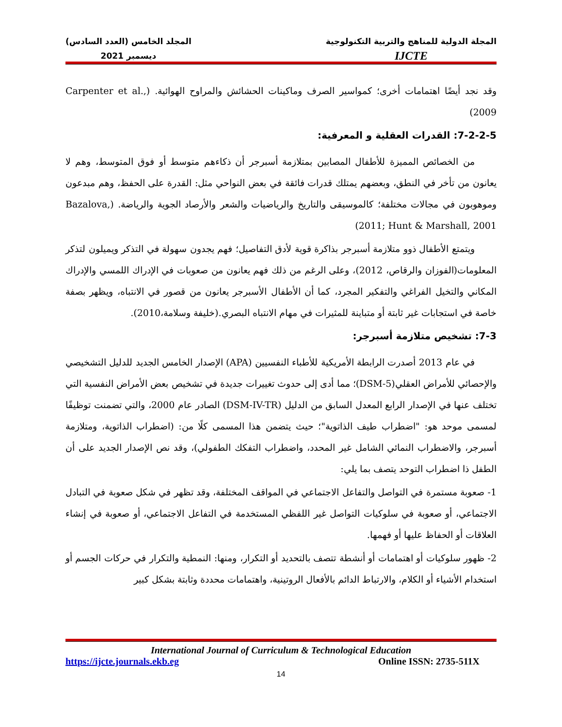المجلة الدولية للمناهج والتربية التكنولوجية
IJCTE
المجلد الخامس (العدد السادس)
ديسمبر 2021
وقد نجد أيضًا اهتمامات أخرى؛ كمواسير الصرف وماكينات الحشائش والمراوح الهوائية. (Carpenter et al., 2009)
7-2-2-5: القدرات العقلية و المعرفية:
من الخصائص المميزة للأطفال المصابين بمتلازمة أسبرجر أن ذكاءهم متوسط أو فوق المتوسط، وهم لا يعانون من تأخر في النطق، وبعضهم يمتلك قدرات فائقة في بعض النواحي مثل: القدرة على الحفظ، وهم مبدعون وموهوبون في مجالات مختلفة؛ كالموسيقى والتاريخ والرياضيات والشعر والأرصاد الجوية والرياضة. (Bazalova, 2011; Hunt & Marshall, 2001)
ويتمتع الأطفال ذوو متلازمة أسبرجر بذاكرة قوية لأدق التفاصيل؛ فهم يجدون سهولة في التذكر ويميلون لتذكر المعلومات(الفوزان والرقاص، 2012)، وعلى الرغم من ذلك فهم يعانون من صعوبات في الإدراك اللمسي والإدراك المكاني والتخيل الفراغي والتفكير المجرد، كما أن الأطفال الأسبرجر يعانون من قصور في الانتباه، ويظهر بصفة خاصة في استجابات غير ثابتة أو متباينة للمثيرات في مهام الانتباه البصري.(خليفة وسلامة،2010).
7-3: تشخيص متلازمة أسبرجر:
في عام 2013 أصدرت الرابطة الأمريكية للأطباء النفسيين (APA) الإصدار الخامس الجديد للدليل التشخيصي والإحصائي للأمراض العقلي(DSM-5)؛ مما أدى إلى حدوث تغييرات جديدة في تشخيص بعض الأمراض النفسية التي تختلف عنها في الإصدار الرابع المعدل السابق من الدليل (DSM-IV-TR) الصادر عام 2000، والتي تضمنت توظيفًا لمسمى موحد هو: "اضطراب طيف الذاتوية"؛ حيث يتضمن هذا المسمى كلًا من: (اضطراب الذاتوية، ومتلازمة أسبرجر، والاضطراب النمائي الشامل غير المحدد، واضطراب التفكك الطفولي)، وقد نص الإصدار الجديد على أن الطفل ذا اضطراب التوحد يتصف بما يلي:
1- صعوبة مستمرة في التواصل والتفاعل الاجتماعي في المواقف المختلفة، وقد تظهر في شكل صعوبة في التبادل الاجتماعي، أو صعوبة في سلوكيات التواصل غير اللفظي المستخدمة في التفاعل الاجتماعي، أو صعوبة في إنشاء العلاقات أو الحفاظ عليها أو فهمها.
2- ظهور سلوكيات أو اهتمامات أو أنشطة تتصف بالتحديد أو التكرار، ومنها: النمطية والتكرار في حركات الجسم أو استخدام الأشياء أو الكلام، والارتباط الدائم بالأفعال الروتينية، واهتمامات محددة وثابتة بشكل كبير
International Journal of Curriculum & Technological Education
https://ijcte.journals.ekb.eg Online ISSN: 2735-511X
14